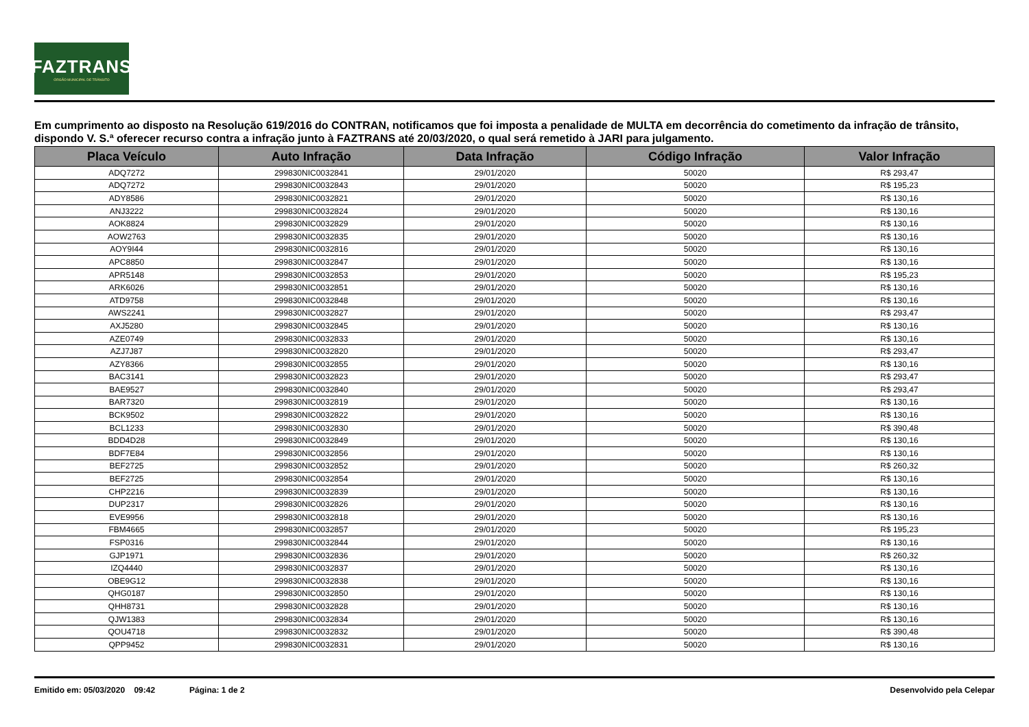FAZTRANS
ÓRGÃO MUNICIPAL DE TRÂNSITO
Em cumprimento ao disposto na Resolução 619/2016 do CONTRAN, notificamos que foi imposta a penalidade de MULTA em decorrência do cometimento da infração de trânsito, dispondo V. S.ª oferecer recurso contra a infração junto à FAZTRANS até 20/03/2020, o qual será remetido à JARI para julgamento.
| Placa Veículo | Auto Infração | Data Infração | Código Infração | Valor Infração |
| --- | --- | --- | --- | --- |
| ADQ7272 | 299830NIC0032841 | 29/01/2020 | 50020 | R$ 293,47 |
| ADQ7272 | 299830NIC0032843 | 29/01/2020 | 50020 | R$ 195,23 |
| ADY8586 | 299830NIC0032821 | 29/01/2020 | 50020 | R$ 130,16 |
| ANJ3222 | 299830NIC0032824 | 29/01/2020 | 50020 | R$ 130,16 |
| AOK8824 | 299830NIC0032829 | 29/01/2020 | 50020 | R$ 130,16 |
| AOW2763 | 299830NIC0032835 | 29/01/2020 | 50020 | R$ 130,16 |
| AOY9I44 | 299830NIC0032816 | 29/01/2020 | 50020 | R$ 130,16 |
| APC8850 | 299830NIC0032847 | 29/01/2020 | 50020 | R$ 130,16 |
| APR5148 | 299830NIC0032853 | 29/01/2020 | 50020 | R$ 195,23 |
| ARK6026 | 299830NIC0032851 | 29/01/2020 | 50020 | R$ 130,16 |
| ATD9758 | 299830NIC0032848 | 29/01/2020 | 50020 | R$ 130,16 |
| AWS2241 | 299830NIC0032827 | 29/01/2020 | 50020 | R$ 293,47 |
| AXJ5280 | 299830NIC0032845 | 29/01/2020 | 50020 | R$ 130,16 |
| AZE0749 | 299830NIC0032833 | 29/01/2020 | 50020 | R$ 130,16 |
| AZJ7J87 | 299830NIC0032820 | 29/01/2020 | 50020 | R$ 293,47 |
| AZY8366 | 299830NIC0032855 | 29/01/2020 | 50020 | R$ 130,16 |
| BAC3141 | 299830NIC0032823 | 29/01/2020 | 50020 | R$ 293,47 |
| BAE9527 | 299830NIC0032840 | 29/01/2020 | 50020 | R$ 293,47 |
| BAR7320 | 299830NIC0032819 | 29/01/2020 | 50020 | R$ 130,16 |
| BCK9502 | 299830NIC0032822 | 29/01/2020 | 50020 | R$ 130,16 |
| BCL1233 | 299830NIC0032830 | 29/01/2020 | 50020 | R$ 390,48 |
| BDD4D28 | 299830NIC0032849 | 29/01/2020 | 50020 | R$ 130,16 |
| BDF7E84 | 299830NIC0032856 | 29/01/2020 | 50020 | R$ 130,16 |
| BEF2725 | 299830NIC0032852 | 29/01/2020 | 50020 | R$ 260,32 |
| BEF2725 | 299830NIC0032854 | 29/01/2020 | 50020 | R$ 130,16 |
| CHP2216 | 299830NIC0032839 | 29/01/2020 | 50020 | R$ 130,16 |
| DUP2317 | 299830NIC0032826 | 29/01/2020 | 50020 | R$ 130,16 |
| EVE9956 | 299830NIC0032818 | 29/01/2020 | 50020 | R$ 130,16 |
| FBM4665 | 299830NIC0032857 | 29/01/2020 | 50020 | R$ 195,23 |
| FSP0316 | 299830NIC0032844 | 29/01/2020 | 50020 | R$ 130,16 |
| GJP1971 | 299830NIC0032836 | 29/01/2020 | 50020 | R$ 260,32 |
| IZQ4440 | 299830NIC0032837 | 29/01/2020 | 50020 | R$ 130,16 |
| OBE9G12 | 299830NIC0032838 | 29/01/2020 | 50020 | R$ 130,16 |
| QHG0187 | 299830NIC0032850 | 29/01/2020 | 50020 | R$ 130,16 |
| QHH8731 | 299830NIC0032828 | 29/01/2020 | 50020 | R$ 130,16 |
| QJW1383 | 299830NIC0032834 | 29/01/2020 | 50020 | R$ 130,16 |
| QOU4718 | 299830NIC0032832 | 29/01/2020 | 50020 | R$ 390,48 |
| QPP9452 | 299830NIC0032831 | 29/01/2020 | 50020 | R$ 130,16 |
Emitido em: 05/03/2020 09:42 Página: 1 de 2 Desenvolvido pela Celepar